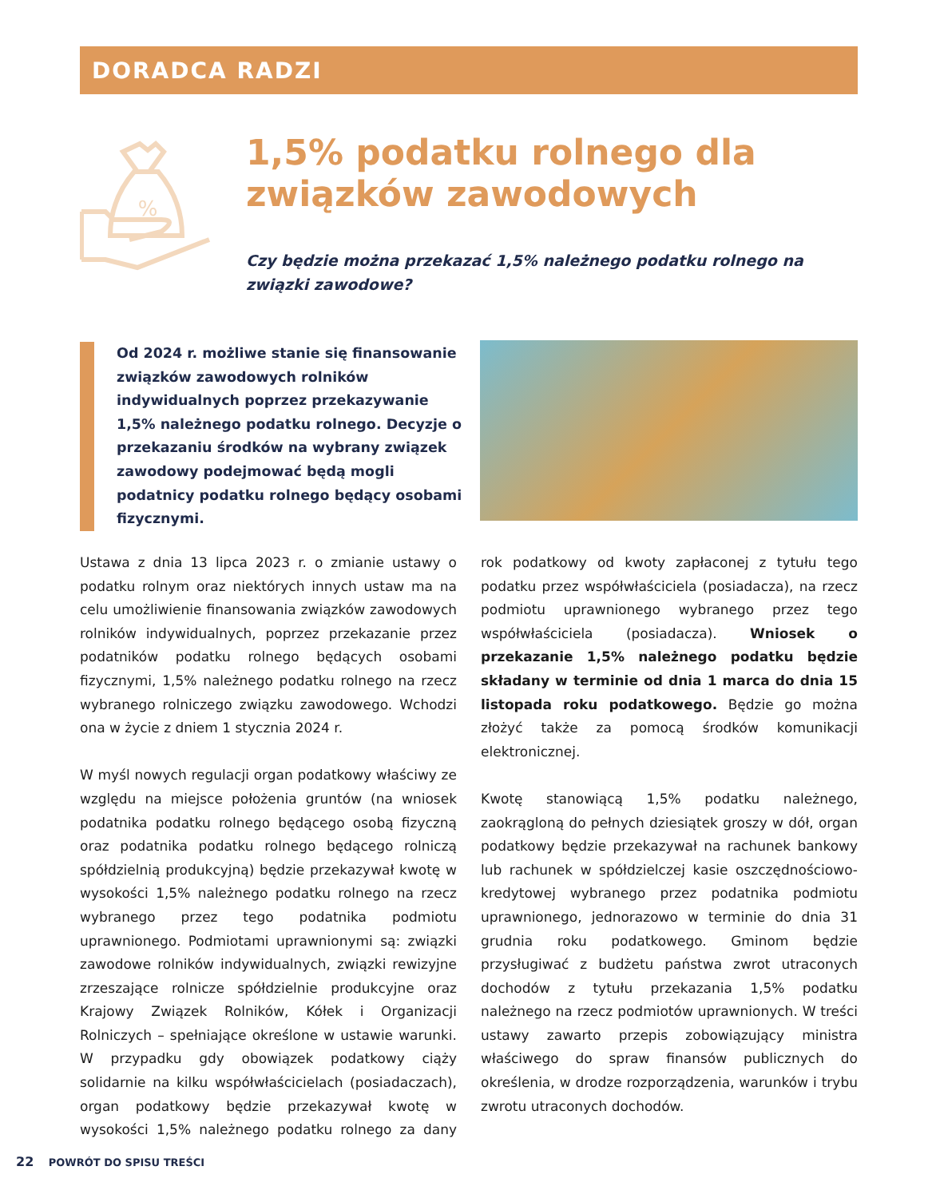DORADCA RADZI
%
1,5% podatku rolnego dla związków zawodowych
Czy będzie można przekazać 1,5% należnego podatku rolnego na związki zawodowe?
Od 2024 r. możliwe stanie się finansowanie związków zawodowych rolników indywidualnych poprzez przekazywanie 1,5% należnego podatku rolnego. Decyzje o przekazaniu środków na wybrany związek zawodowy podejmować będą mogli podatnicy podatku rolnego będący osobami fizycznymi.
Ustawa z dnia 13 lipca 2023 r. o zmianie ustawy o podatku rolnym oraz niektórych innych ustaw ma na celu umożliwienie finansowania związków zawodowych rolników indywidualnych, poprzez przekazanie przez podatników podatku rolnego będących osobami fizycznymi, 1,5% należnego podatku rolnego na rzecz wybranego rolniczego związku zawodowego. Wchodzi ona w życie z dniem 1 stycznia 2024 r.
W myśl nowych regulacji organ podatkowy właściwy ze względu na miejsce położenia gruntów (na wniosek podatnika podatku rolnego będącego osobą fizyczną oraz podatnika podatku rolnego będącego rolniczą spółdzielnią produkcyjną) będzie przekazywał kwotę w wysokości 1,5% należnego podatku rolnego na rzecz wybranego przez tego podatnika podmiotu uprawnionego. Podmiotami uprawnionymi są: związki zawodowe rolników indywidualnych, związki rewizyjne zrzeszające rolnicze spółdzielnie produkcyjne oraz Krajowy Związek Rolników, Kółek i Organizacji Rolniczych – spełniające określone w ustawie warunki. W przypadku gdy obowiązek podatkowy ciąży solidarnie na kilku współwłaścicielach (posiadaczach), organ podatkowy będzie przekazywał kwotę w wysokości 1,5% należnego podatku rolnego za dany rok podatkowy od kwoty zapłaconej z tytułu tego podatku przez współwłaściciela (posiadacza), na rzecz podmiotu uprawnionego wybranego przez tego współwłaściciela (posiadacza). Wniosek o przekazanie 1,5% należnego podatku będzie składany w terminie od dnia 1 marca do dnia 15 listopada roku podatkowego. Będzie go można złożyć także za pomocą środków komunikacji elektronicznej.
Kwotę stanowiącą 1,5% podatku należnego, zaokrągloną do pełnych dziesiątek groszy w dół, organ podatkowy będzie przekazywał na rachunek bankowy lub rachunek w spółdzielczej kasie oszczędnościowo-kredytowej wybranego przez podatnika podmiotu uprawnionego, jednorazowo w terminie do dnia 31 grudnia roku podatkowego. Gminom będzie przysługiwać z budżetu państwa zwrot utraconych dochodów z tytułu przekazania 1,5% podatku należnego na rzecz podmiotów uprawnionych. W treści ustawy zawarto przepis zobowiązujący ministra właściwego do spraw finansów publicznych do określenia, w drodze rozporządzenia, warunków i trybu zwrotu utraconych dochodów.
22 POWRÓT DO SPISU TREŚCI